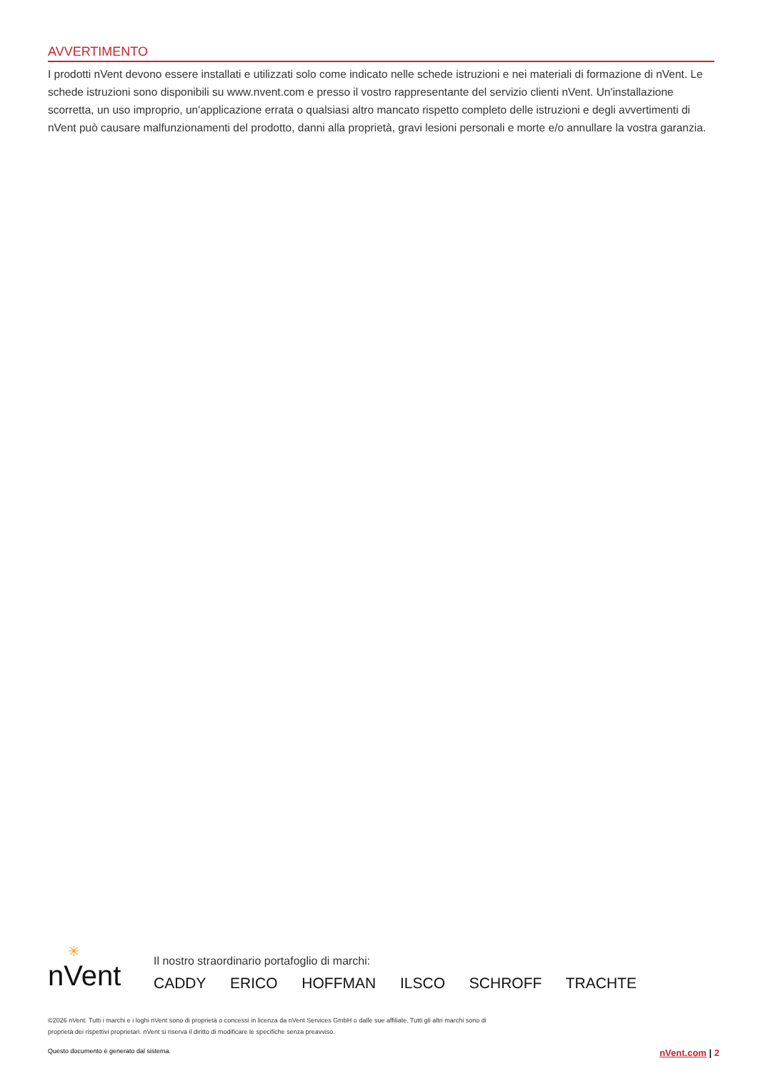AVVERTIMENTO
I prodotti nVent devono essere installati e utilizzati solo come indicato nelle schede istruzioni e nei materiali di formazione di nVent. Le schede istruzioni sono disponibili su www.nvent.com e presso il vostro rappresentante del servizio clienti nVent. Un'installazione scorretta, un uso improprio, un'applicazione errata o qualsiasi altro mancato rispetto completo delle istruzioni e degli avvertimenti di nVent può causare malfunzionamenti del prodotto, danni alla proprietà, gravi lesioni personali e morte e/o annullare la vostra garanzia.
✳
nVent
Il nostro straordinario portafoglio di marchi:
CADDY ERICO HOFFMAN ILSCO SCHROFF TRACHTE
©2026 nVent. Tutti i marchi e i loghi nVent sono di proprietà o concessi in licenza da nVent Services GmbH o dalle sue affiliate. Tutti gli altri marchi sono di proprietà dei rispettivi proprietari. nVent si riserva il diritto di modificare le specifiche senza preavviso.
Questo documento è generato dal sistema. nVent.com | 2